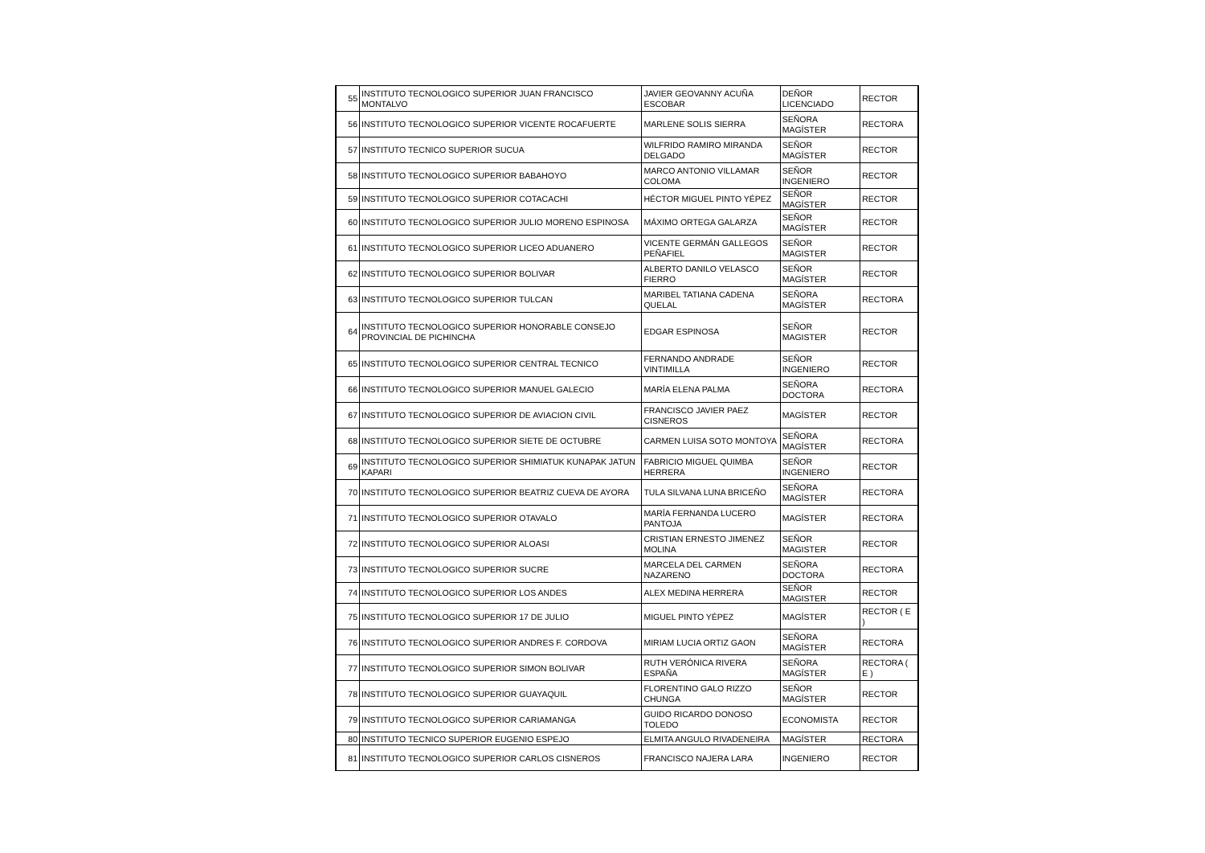| 55 | INSTITUTO TECNOLOGICO SUPERIOR JUAN FRANCISCO MONTALVO | JAVIER GEOVANNY ACUÑA ESCOBAR | DEÑOR LICENCIADO | RECTOR |
| 56 | INSTITUTO TECNOLOGICO SUPERIOR VICENTE ROCAFUERTE | MARLENE SOLIS SIERRA | SEÑORA MAGÍSTER | RECTORA |
| 57 | INSTITUTO TECNICO SUPERIOR SUCUA | WILFRIDO RAMIRO MIRANDA DELGADO | SEÑOR MAGÍSTER | RECTOR |
| 58 | INSTITUTO TECNOLOGICO SUPERIOR BABAHOYO | MARCO ANTONIO VILLAMAR COLOMA | SEÑOR INGENIERO | RECTOR |
| 59 | INSTITUTO TECNOLOGICO SUPERIOR COTACACHI | HÉCTOR MIGUEL PINTO YÉPEZ | SEÑOR MAGÍSTER | RECTOR |
| 60 | INSTITUTO TECNOLOGICO SUPERIOR JULIO MORENO ESPINOSA | MÁXIMO ORTEGA GALARZA | SEÑOR MAGÍSTER | RECTOR |
| 61 | INSTITUTO TECNOLOGICO SUPERIOR LICEO ADUANERO | VICENTE GERMÁN GALLEGOS PEÑAFIEL | SEÑOR MAGISTER | RECTOR |
| 62 | INSTITUTO TECNOLOGICO SUPERIOR BOLIVAR | ALBERTO DANILO VELASCO FIERRO | SEÑOR MAGÍSTER | RECTOR |
| 63 | INSTITUTO TECNOLOGICO SUPERIOR TULCAN | MARIBEL TATIANA CADENA QUELAL | SEÑORA MAGÍSTER | RECTORA |
| 64 | INSTITUTO TECNOLOGICO SUPERIOR HONORABLE CONSEJO PROVINCIAL DE PICHINCHA | EDGAR ESPINOSA | SEÑOR MAGISTER | RECTOR |
| 65 | INSTITUTO TECNOLOGICO SUPERIOR CENTRAL TECNICO | FERNANDO ANDRADE VINTIMILLA | SEÑOR INGENIERO | RECTOR |
| 66 | INSTITUTO TECNOLOGICO SUPERIOR MANUEL GALECIO | MARÍA ELENA PALMA | SEÑORA DOCTORA | RECTORA |
| 67 | INSTITUTO TECNOLOGICO SUPERIOR DE AVIACION CIVIL | FRANCISCO JAVIER PAEZ CISNEROS | MAGÍSTER | RECTOR |
| 68 | INSTITUTO TECNOLOGICO SUPERIOR SIETE DE OCTUBRE | CARMEN LUISA SOTO MONTOYA | SEÑORA MAGÍSTER | RECTORA |
| 69 | INSTITUTO TECNOLOGICO SUPERIOR SHIMIATUK KUNAPAK JATUN KAPARI | FABRICIO MIGUEL QUIMBA HERRERA | SEÑOR INGENIERO | RECTOR |
| 70 | INSTITUTO TECNOLOGICO SUPERIOR BEATRIZ CUEVA DE AYORA | TULA SILVANA LUNA BRICEÑO | SEÑORA MAGÍSTER | RECTORA |
| 71 | INSTITUTO TECNOLOGICO SUPERIOR OTAVALO | MARÍA FERNANDA LUCERO PANTOJA | MAGÍSTER | RECTORA |
| 72 | INSTITUTO TECNOLOGICO SUPERIOR ALOASI | CRISTIAN ERNESTO JIMENEZ MOLINA | SEÑOR MAGISTER | RECTOR |
| 73 | INSTITUTO TECNOLOGICO SUPERIOR SUCRE | MARCELA DEL CARMEN NAZARENO | SEÑORA DOCTORA | RECTORA |
| 74 | INSTITUTO TECNOLOGICO SUPERIOR LOS ANDES | ALEX MEDINA HERRERA | SEÑOR MAGISTER | RECTOR |
| 75 | INSTITUTO TECNOLOGICO SUPERIOR 17 DE JULIO | MIGUEL PINTO YÉPEZ | MAGÍSTER | RECTOR ( E ) |
| 76 | INSTITUTO TECNOLOGICO SUPERIOR ANDRES F. CORDOVA | MIRIAM LUCIA ORTIZ GAON | SEÑORA MAGÍSTER | RECTORA |
| 77 | INSTITUTO TECNOLOGICO SUPERIOR SIMON BOLIVAR | RUTH VERÓNICA RIVERA ESPAÑA | SEÑORA MAGÍSTER | RECTORA ( E ) |
| 78 | INSTITUTO TECNOLOGICO SUPERIOR GUAYAQUIL | FLORENTINO GALO RIZZO CHUNGA | SEÑOR MAGÍSTER | RECTOR |
| 79 | INSTITUTO TECNOLOGICO SUPERIOR CARIAMANGA | GUIDO RICARDO DONOSO TOLEDO | ECONOMISTA | RECTOR |
| 80 | INSTITUTO TECNICO SUPERIOR EUGENIO ESPEJO | ELMITA ANGULO RIVADENEIRA | MAGÍSTER | RECTORA |
| 81 | INSTITUTO TECNOLOGICO SUPERIOR CARLOS CISNEROS | FRANCISCO NAJERA LARA | INGENIERO | RECTOR |